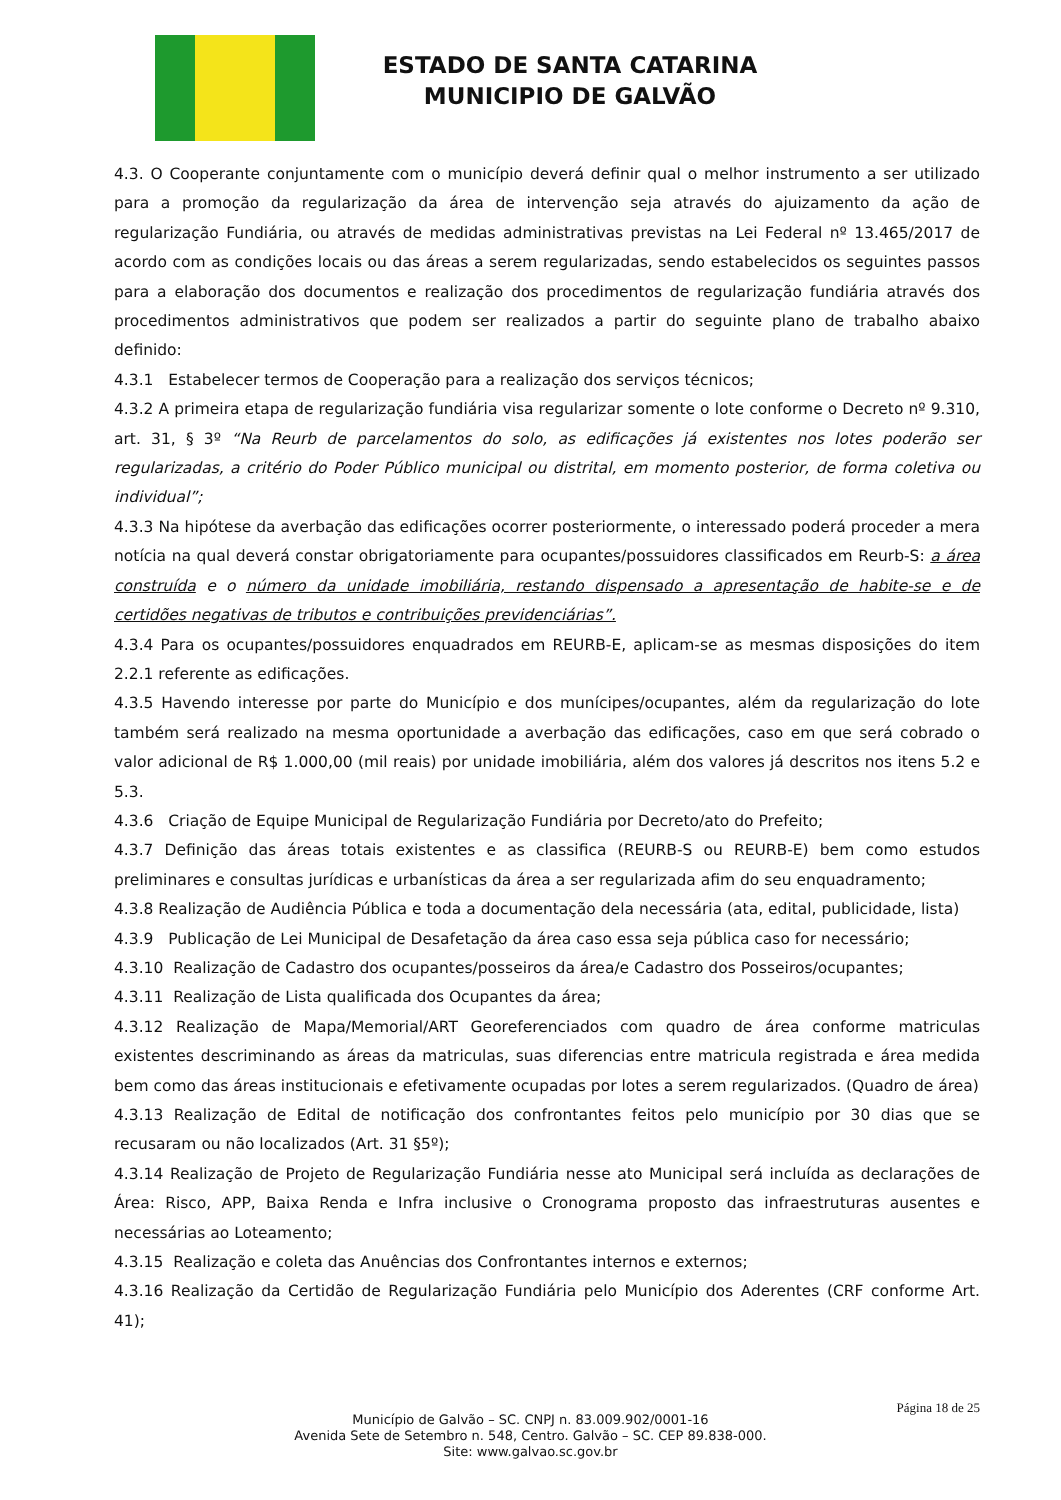ESTADO DE SANTA CATARINA
MUNICIPIO DE GALVÃO
4.3. O Cooperante conjuntamente com o município deverá definir qual o melhor instrumento a ser utilizado para a promoção da regularização da área de intervenção seja através do ajuizamento da ação de regularização Fundiária, ou através de medidas administrativas previstas na Lei Federal nº 13.465/2017 de acordo com as condições locais ou das áreas a serem regularizadas, sendo estabelecidos os seguintes passos para a elaboração dos documentos e realização dos procedimentos de regularização fundiária através dos procedimentos administrativos que podem ser realizados a partir do seguinte plano de trabalho abaixo definido:
4.3.1 Estabelecer termos de Cooperação para a realização dos serviços técnicos;
4.3.2 A primeira etapa de regularização fundiária visa regularizar somente o lote conforme o Decreto nº 9.310, art. 31, § 3º “Na Reurb de parcelamentos do solo, as edificações já existentes nos lotes poderão ser regularizadas, a critério do Poder Público municipal ou distrital, em momento posterior, de forma coletiva ou individual”;
4.3.3 Na hipótese da averbação das edificações ocorrer posteriormente, o interessado poderá proceder a mera notícia na qual deverá constar obrigatoriamente para ocupantes/possuidores classificados em Reurb-S: a área construída e o número da unidade imobiliária, restando dispensado a apresentação de habite-se e de certidões negativas de tributos e contribuições previdenciárias”.
4.3.4 Para os ocupantes/possuidores enquadrados em REURB-E, aplicam-se as mesmas disposições do item 2.2.1 referente as edificações.
4.3.5 Havendo interesse por parte do Município e dos munícipes/ocupantes, além da regularização do lote também será realizado na mesma oportunidade a averbação das edificações, caso em que será cobrado o valor adicional de R$ 1.000,00 (mil reais) por unidade imobiliária, além dos valores já descritos nos itens 5.2 e 5.3.
4.3.6 Criação de Equipe Municipal de Regularização Fundiária por Decreto/ato do Prefeito;
4.3.7 Definição das áreas totais existentes e as classifica (REURB-S ou REURB-E) bem como estudos preliminares e consultas jurídicas e urbanísticas da área a ser regularizada afim do seu enquadramento;
4.3.8 Realização de Audiência Pública e toda a documentação dela necessária (ata, edital, publicidade, lista)
4.3.9 Publicação de Lei Municipal de Desafetação da área caso essa seja pública caso for necessário;
4.3.10 Realização de Cadastro dos ocupantes/posseiros da área/e Cadastro dos Posseiros/ocupantes;
4.3.11 Realização de Lista qualificada dos Ocupantes da área;
4.3.12 Realização de Mapa/Memorial/ART Georeferenciados com quadro de área conforme matriculas existentes descriminando as áreas da matriculas, suas diferencias entre matricula registrada e área medida bem como das áreas institucionais e efetivamente ocupadas por lotes a serem regularizados. (Quadro de área)
4.3.13 Realização de Edital de notificação dos confrontantes feitos pelo município por 30 dias que se recusaram ou não localizados (Art. 31 §5º);
4.3.14 Realização de Projeto de Regularização Fundiária nesse ato Municipal será incluída as declarações de Área: Risco, APP, Baixa Renda e Infra inclusive o Cronograma proposto das infraestruturas ausentes e necessárias ao Loteamento;
4.3.15 Realização e coleta das Anuências dos Confrontantes internos e externos;
4.3.16 Realização da Certidão de Regularização Fundiária pelo Município dos Aderentes (CRF conforme Art. 41);
Página 18 de 25
Município de Galvão – SC. CNPJ n. 83.009.902/0001-16
Avenida Sete de Setembro n. 548, Centro. Galvão – SC. CEP 89.838-000.
Site: www.galvao.sc.gov.br